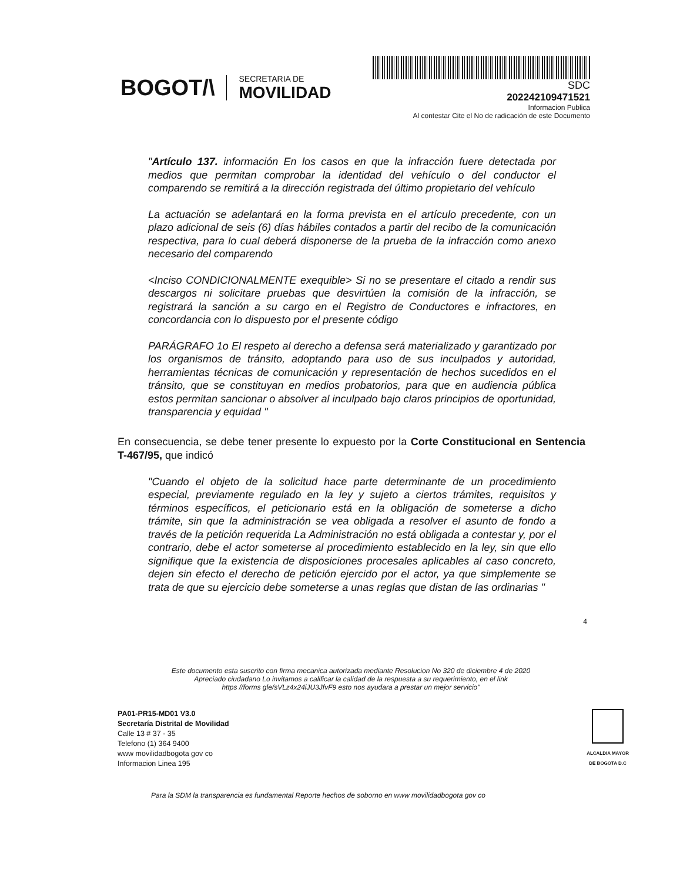BOGOT/\
SECRETARIA DE
MOVILIDAD
SDC
202242109471521
Informacion Publica
Al contestar Cite el No de radicación de este Documento
"Artículo 137. información En los casos en que la infracción fuere detectada por medios que permitan comprobar la identidad del vehículo o del conductor el comparendo se remitirá a la dirección registrada del último propietario del vehículo
La actuación se adelantará en la forma prevista en el artículo precedente, con un plazo adicional de seis (6) días hábiles contados a partir del recibo de la comunicación respectiva, para lo cual deberá disponerse de la prueba de la infracción como anexo necesario del comparendo
<Inciso CONDICIONALMENTE exequible> Si no se presentare el citado a rendir sus descargos ni solicitare pruebas que desvirtúen la comisión de la infracción, se registrará la sanción a su cargo en el Registro de Conductores e infractores, en concordancia con lo dispuesto por el presente código
PARÁGRAFO 1o El respeto al derecho a defensa será materializado y garantizado por los organismos de tránsito, adoptando para uso de sus inculpados y autoridad, herramientas técnicas de comunicación y representación de hechos sucedidos en el tránsito, que se constituyan en medios probatorios, para que en audiencia pública estos permitan sancionar o absolver al inculpado bajo claros principios de oportunidad, transparencia y equidad "
En consecuencia, se debe tener presente lo expuesto por la Corte Constitucional en Sentencia T-467/95, que indicó
"Cuando el objeto de la solicitud hace parte determinante de un procedimiento especial, previamente regulado en la ley y sujeto a ciertos trámites, requisitos y términos específicos, el peticionario está en la obligación de someterse a dicho trámite, sin que la administración se vea obligada a resolver el asunto de fondo a través de la petición requerida La Administración no está obligada a contestar y, por el contrario, debe el actor someterse al procedimiento establecido en la ley, sin que ello signifique que la existencia de disposiciones procesales aplicables al caso concreto, dejen sin efecto el derecho de petición ejercido por el actor, ya que simplemente se trata de que su ejercicio debe someterse a unas reglas que distan de las ordinarias "
4
Este documento esta suscrito con firma mecanica autorizada mediante Resolucion No 320 de diciembre 4 de 2020
Apreciado ciudadano Lo invitamos a calificar la calidad de la respuesta a su requerimiento, en el link
https //forms gle/sVLz4x24iJU3JfvF9 esto nos ayudara a prestar un mejor servicio"
PA01-PR15-MD01 V3.0
Secretaría Distrital de Movilidad
Calle 13 # 37 - 35
Telefono (1) 364 9400
www movilidadbogota gov co
Informacion Linea 195
ALCALDIA MAYOR
DE BOGOTA D.C
Para la SDM la transparencia es fundamental Reporte hechos de soborno en www movilidadbogota gov co